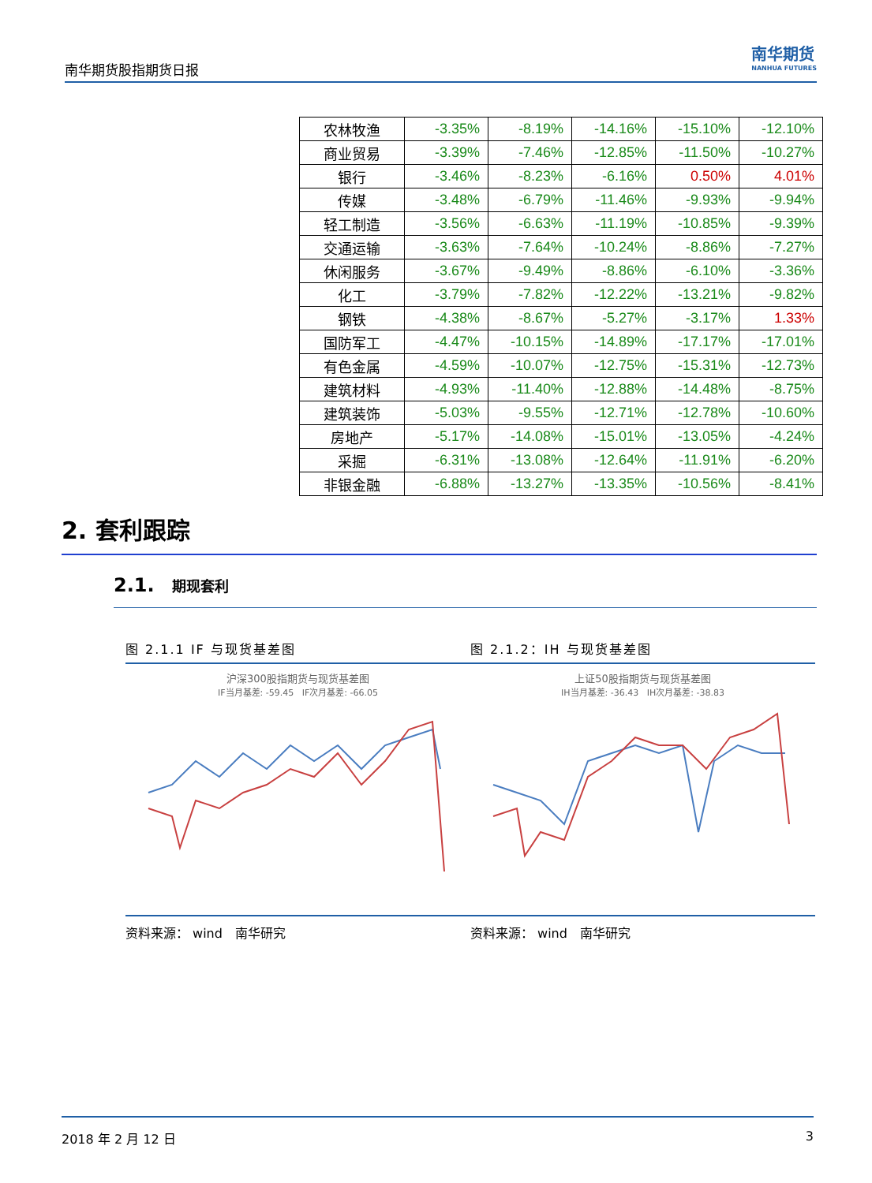南华期货股指期货日报
南华期货
NANHUA FUTURES
| 农林牧渔 | -3.35% | -8.19% | -14.16% | -15.10% | -12.10% |
| 商业贸易 | -3.39% | -7.46% | -12.85% | -11.50% | -10.27% |
| 银行 | -3.46% | -8.23% | -6.16% | 0.50% | 4.01% |
| 传媒 | -3.48% | -6.79% | -11.46% | -9.93% | -9.94% |
| 轻工制造 | -3.56% | -6.63% | -11.19% | -10.85% | -9.39% |
| 交通运输 | -3.63% | -7.64% | -10.24% | -8.86% | -7.27% |
| 休闲服务 | -3.67% | -9.49% | -8.86% | -6.10% | -3.36% |
| 化工 | -3.79% | -7.82% | -12.22% | -13.21% | -9.82% |
| 钢铁 | -4.38% | -8.67% | -5.27% | -3.17% | 1.33% |
| 国防军工 | -4.47% | -10.15% | -14.89% | -17.17% | -17.01% |
| 有色金属 | -4.59% | -10.07% | -12.75% | -15.31% | -12.73% |
| 建筑材料 | -4.93% | -11.40% | -12.88% | -14.48% | -8.75% |
| 建筑装饰 | -5.03% | -9.55% | -12.71% | -12.78% | -10.60% |
| 房地产 | -5.17% | -14.08% | -15.01% | -13.05% | -4.24% |
| 采掘 | -6.31% | -13.08% | -12.64% | -11.91% | -6.20% |
| 非银金融 | -6.88% | -13.27% | -13.35% | -10.56% | -8.41% |
2. 套利跟踪
2.1. 期现套利
图 2.1.1 IF 与现货基差图
沪深300股指期货与现货基差图
IF当月基差: -59.45 IF次月基差: -66.05
资料来源： wind　南华研究
图 2.1.2：IH 与现货基差图
上证50股指期货与现货基差图
IH当月基差: -36.43 IH次月基差: -38.83
资料来源： wind　南华研究
2018 年 2 月 12 日 3